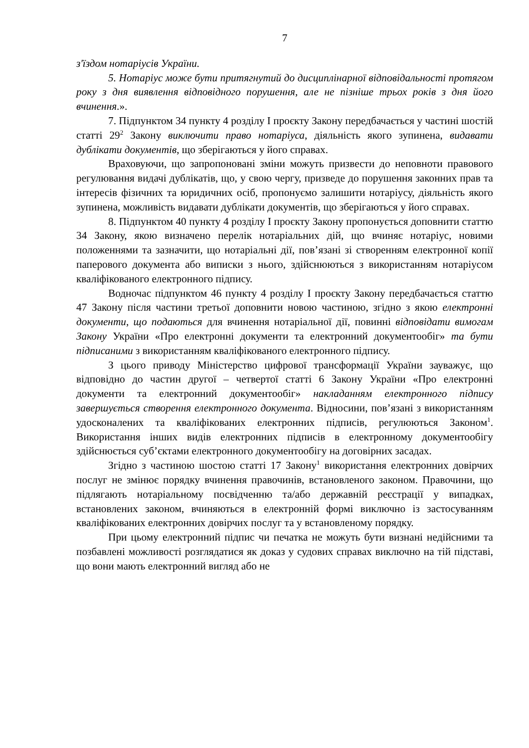7
з'їздом нотаріусів України.
5. Нотаріус може бути притягнутий до дисциплінарної відповідальності протягом року з дня виявлення відповідного порушення, але не пізніше трьох років з дня його вчинення.».
7. Підпунктом 34 пункту 4 розділу I проєкту Закону передбачається у частині шостій статті 29<sup>2</sup> Закону виключити право нотаріуса, діяльність якого зупинена, видавати дублікати документів, що зберігаються у його справах.
Враховуючи, що запропоновані зміни можуть призвести до неповноти правового регулювання видачі дублікатів, що, у свою чергу, призведе до порушення законних прав та інтересів фізичних та юридичних осіб, пропонуємо залишити нотаріусу, діяльність якого зупинена, можливість видавати дублікати документів, що зберігаються у його справах.
8. Підпунктом 40 пункту 4 розділу I проєкту Закону пропонується доповнити статтю 34 Закону, якою визначено перелік нотаріальних дій, що вчиняє нотаріус, новими положеннями та зазначити, що нотаріальні дії, пов’язані зі створенням електронної копії паперового документа або виписки з нього, здійснюються з використанням нотаріусом кваліфікованого електронного підпису.
Водночас підпунктом 46 пункту 4 розділу I проєкту Закону передбачається статтю 47 Закону після частини третьої доповнити новою частиною, згідно з якою електронні документи, що подаються для вчинення нотаріальної дії, повинні відповідати вимогам Закону України «Про електронні документи та електронний документообіг» та бути підписаними з використанням кваліфікованого електронного підпису.
З цього приводу Міністерство цифрової трансформації України зауважує, що відповідно до частин другої – четвертої статті 6 Закону України «Про електронні документи та електронний документообіг» накладанням електронного підпису завершується створення електронного документа. Відносини, пов’язані з використанням удосконалених та кваліфікованих електронних підписів, регулюються Законом<sup>1</sup>. Використання інших видів електронних підписів в електронному документообігу здійснюється суб’єктами електронного документообігу на договірних засадах.
Згідно з частиною шостою статті 17 Закону<sup>1</sup> використання електронних довірчих послуг не змінює порядку вчинення правочинів, встановленого законом. Правочини, що підлягають нотаріальному посвідченню та/або державній реєстрації у випадках, встановлених законом, вчиняються в електронній формі виключно із застосуванням кваліфікованих електронних довірчих послуг та у встановленому порядку.
При цьому електронний підпис чи печатка не можуть бути визнані недійсними та позбавлені можливості розглядатися як доказ у судових справах виключно на тій підставі, що вони мають електронний вигляд або не